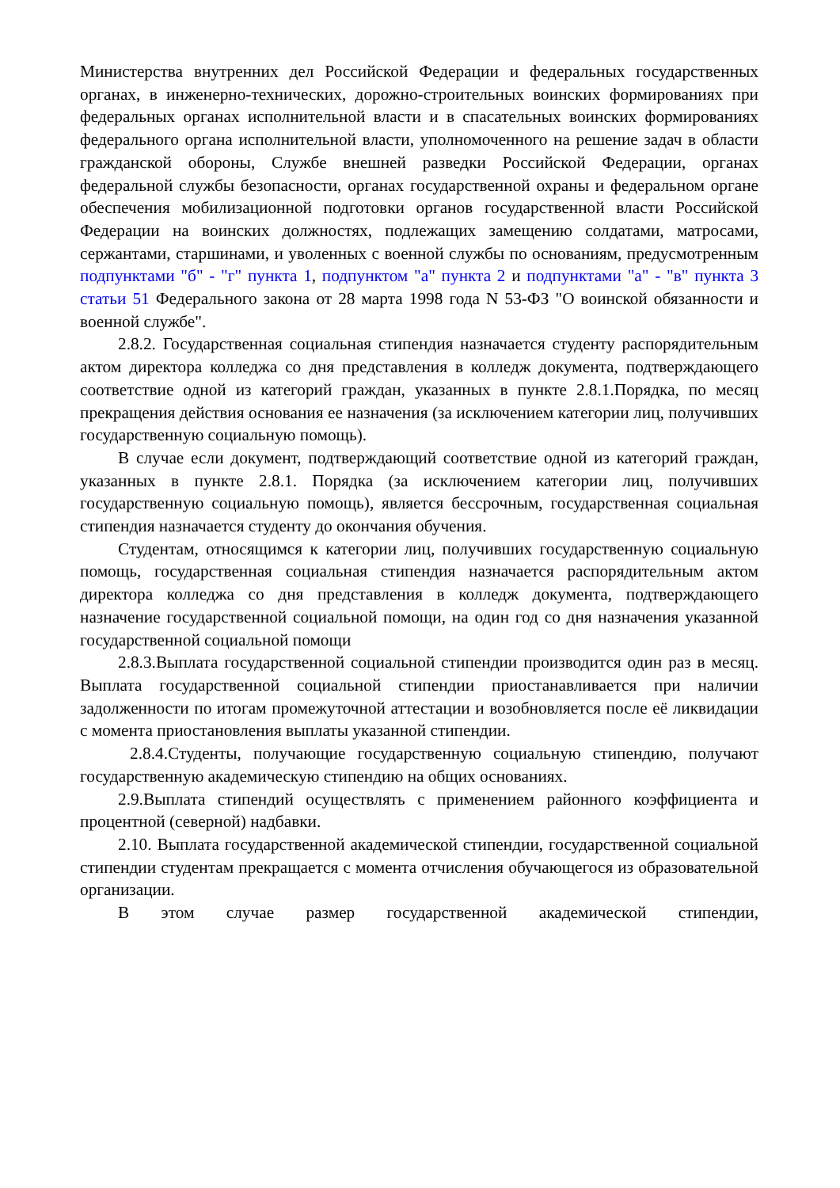Министерства внутренних дел Российской Федерации и федеральных государственных органах, в инженерно-технических, дорожно-строительных воинских формированиях при федеральных органах исполнительной власти и в спасательных воинских формированиях федерального органа исполнительной власти, уполномоченного на решение задач в области гражданской обороны, Службе внешней разведки Российской Федерации, органах федеральной службы безопасности, органах государственной охраны и федеральном органе обеспечения мобилизационной подготовки органов государственной власти Российской Федерации на воинских должностях, подлежащих замещению солдатами, матросами, сержантами, старшинами, и уволенных с военной службы по основаниям, предусмотренным подпунктами "б" - "г" пункта 1, подпунктом "а" пункта 2 и подпунктами "а" - "в" пункта 3 статьи 51 Федерального закона от 28 марта 1998 года N 53-ФЗ "О воинской обязанности и военной службе".
2.8.2. Государственная социальная стипендия назначается студенту распорядительным актом директора колледжа со дня представления в колледж документа, подтверждающего соответствие одной из категорий граждан, указанных в пункте 2.8.1.Порядка, по месяц прекращения действия основания ее назначения (за исключением категории лиц, получивших государственную социальную помощь).
В случае если документ, подтверждающий соответствие одной из категорий граждан, указанных в пункте 2.8.1. Порядка (за исключением категории лиц, получивших государственную социальную помощь), является бессрочным, государственная социальная стипендия назначается студенту до окончания обучения.
Студентам, относящимся к категории лиц, получивших государственную социальную помощь, государственная социальная стипендия назначается распорядительным актом директора колледжа со дня представления в колледж документа, подтверждающего назначение государственной социальной помощи, на один год со дня назначения указанной государственной социальной помощи
2.8.3.Выплата государственной социальной стипендии производится один раз в месяц. Выплата государственной социальной стипендии приостанавливается при наличии задолженности по итогам промежуточной аттестации и возобновляется после её ликвидации с момента приостановления выплаты указанной стипендии.
2.8.4.Студенты, получающие государственную социальную стипендию, получают государственную академическую стипендию на общих основаниях.
2.9.Выплата стипендий осуществлять с применением районного коэффициента и процентной (северной) надбавки.
2.10. Выплата государственной академической стипендии, государственной социальной стипендии студентам прекращается с момента отчисления обучающегося из образовательной организации.
В этом случае размер государственной академической стипендии,